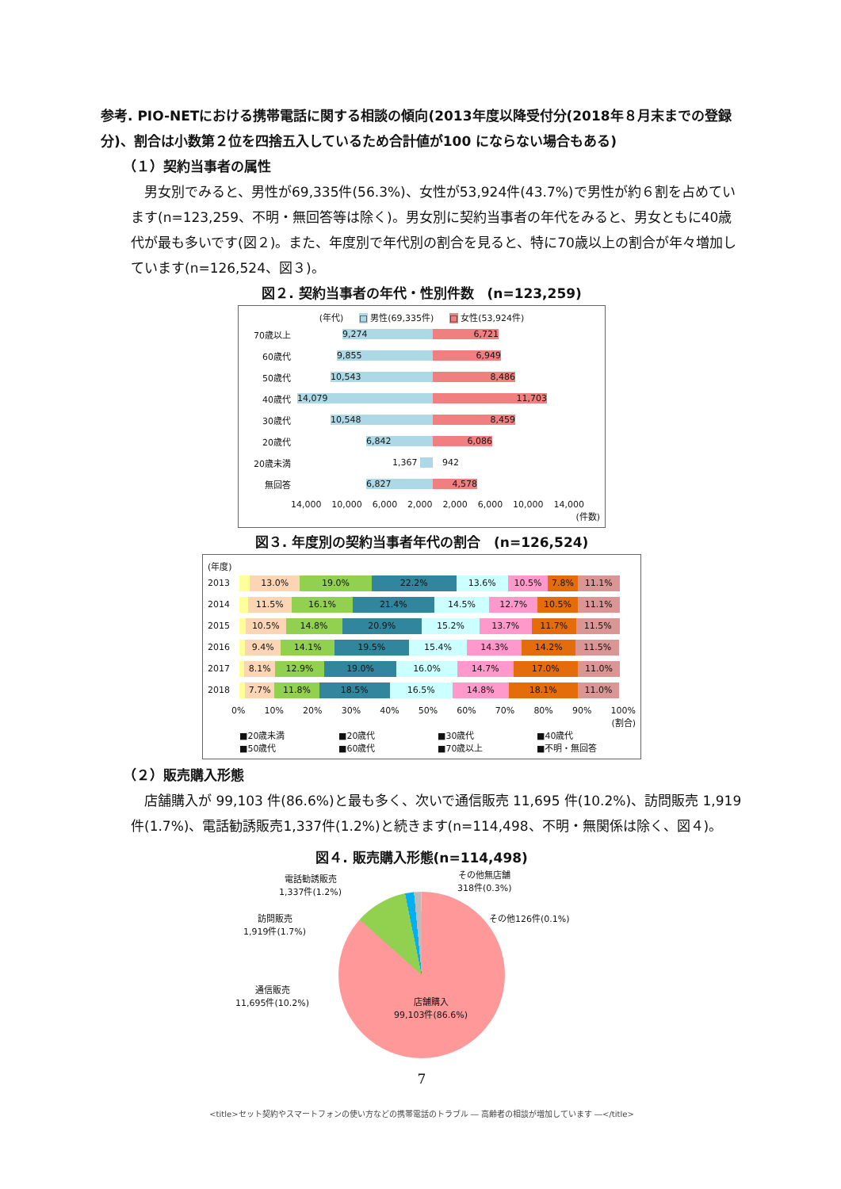参考. PIO-NETにおける携帯電話に関する相談の傾向(2013年度以降受付分(2018年８月末までの登録分)、割合は小数第２位を四捨五入しているため合計値が100 にならない場合もある)
（１）契約当事者の属性
　男女別でみると、男性が69,335件(56.3%)、女性が53,924件(43.7%)で男性が約６割を占めています(n=123,259、不明・無回答等は除く)。男女別に契約当事者の年代をみると、男女ともに40歳代が最も多いです(図２)。また、年度別で年代別の割合を見ると、特に70歳以上の割合が年々増加しています(n=126,524、図３)。
図２. 契約当事者の年代・性別件数　(n=123,259)
(年代) □ 男性(69,335件) □ 女性(53,924件)
70歳以上 9,274 6,721
60歳代 9,855 6,949
50歳代 10,543 8,486
40歳代 14,079 11,703
30歳代 10,548 8,459
20歳代 6,842 6,086
20歳未満 1,367 942
無回答 6,827 4,578
14,000 10,000 6,000 2,000 2,000 6,000 10,000 14,000
(件数)
図３. 年度別の契約当事者年代の割合　(n=126,524)
(年度)
2013
13.0% 19.0% 22.2% 13.6% 10.5% 7.8% 11.1%
2014
11.5% 16.1% 21.4% 14.5% 12.7% 10.5% 11.1%
2015
10.5% 14.8% 20.9% 15.2% 13.7% 11.7% 11.5%
2016
9.4% 14.1% 19.5% 15.4% 14.3% 14.2% 11.5%
2017
8.1% 12.9% 19.0% 16.0% 14.7% 17.0% 11.0%
2018
7.7% 11.8% 18.5% 16.5% 14.8% 18.1% 11.0%
0% 10% 20% 30% 40% 50% 60% 70% 80% 90% 100%
(割合)
■20歳未満 ■20歳代 ■30歳代 ■40歳代 ■50歳代 ■60歳代 ■70歳以上 ■不明・無回答
（２）販売購入形態
　店舗購入が 99,103 件(86.6%)と最も多く、次いで通信販売 11,695 件(10.2%)、訪問販売 1,919件(1.7%)、電話勧誘販売1,337件(1.2%)と続きます(n=114,498、不明・無関係は除く、図４)。
図４. 販売購入形態(n=114,498)
電話勧誘販売
1,337件(1.2%)
その他無店舗
318件(0.3%)
訪問販売
1,919件(1.7%)
その他126件(0.1%)
通信販売
11,695件(10.2%)
店舗購入
99,103件(86.6%)
7
<title>セット契約やスマートフォンの使い方などの携帯電話のトラブル ― 高齢者の相談が増加しています ―</title>